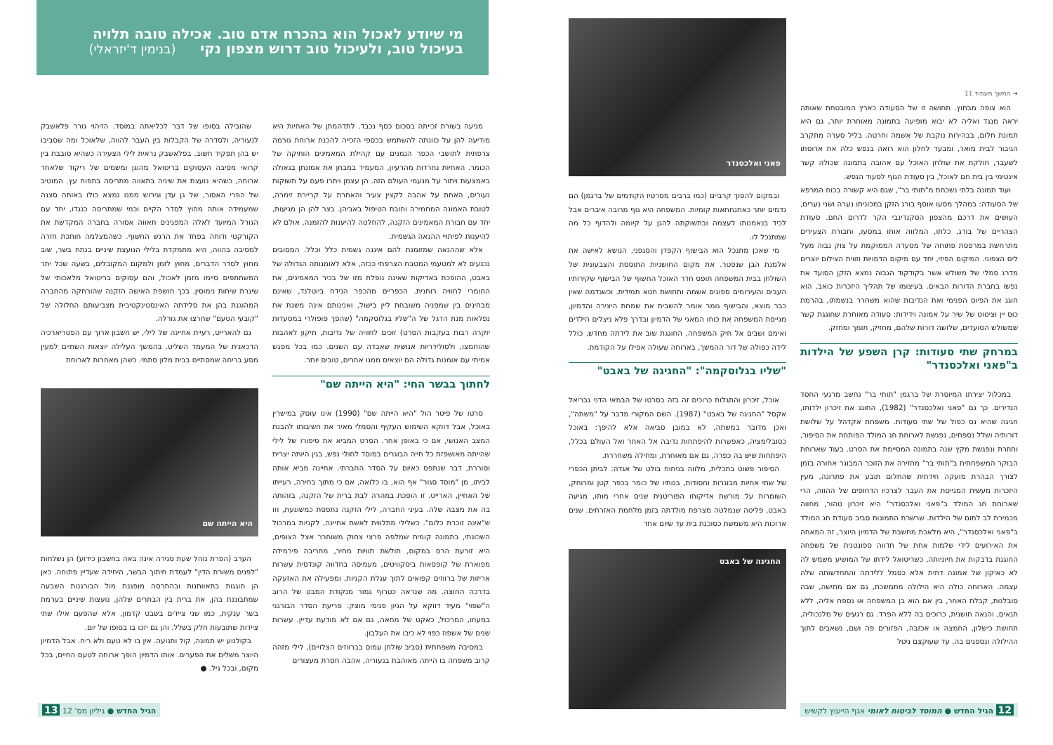➜ המשך מעמוד 11
הוא צופה מבחוץ. תחושה זו של הסעודה כארץ המובטחת שאותה יראה מנגד ואליה לא יבוא מופיעה בתמונה מאוחרת יותר, גם היא תמונת חלום, בבהירות נוקבת של אשמה וחרטה. בליל סערה מתקרב הגיבור לבית מואר, ומבעד לחלון הוא רואה בנפש כלה את ארוסתו לשעבר, חולקת את שולחן האוכל עם אהובה בתמונה שכולה קשר אינטימי בין בית חם לאוכל, בין סעודת הגוף לסעוד הנפש.
ועוד תמונה בלתי נשכחת מ"תותי בר", שגם היא קשורה בכוח המרפא של הסעודה: במהלך מסעו אוסף בורג הזקן במכוניתו נערה ושני נערים, העושים את דרכם מהצפון הסקנדינבי הקר לדרום החם. סעודת הצהריים של בורג, כלתו, המלווה אותו במסעו, וחבורת הצעירים מתרחשת במרפסת פתוחה של מסעדה הממוקמת על צוק גבוה מעל לים הצפוני. המיקום הפיזי, יחד עם מיקום הדמויות וזווית הצילום יוצרים מדרג סמלי של משולש אשר בקודקוד הגבוה נמצא הזקן הסועד את נפשו בחברת הדורות הבאים. בעיצומו של תהליך היזכרות כואב, הוא חוגג את הפיוס הפנימי ואת הנדיבות שהוא משחרר בנשמתו, בהרמת כוס יין וציטוט של שיר על אמונה וידידות: סעודה מאוחרת שחוגגת קשר שמשולש הסועדים, שלושה דורות שלהם, מחזיק, תומך ומחזק.
במרחק שתי סעודות: קרן השפע של הילדות ב"פאני ואלכסנדר"
במכלול יצירתו המיוסרת של ברגמן "תותי בר" נחשב מרגעי החסד הנדירים. כך גם "פאני ואלכסנדר" (1982), החוגג את זיכרון ילדותו, חגיגה שהיא נס כפול של שתי סעודות. משפחת אקדהל על שלושת דורותיה ושלל נספחים, נפגשת לארוחת חג המולד הפותחת את הסיפור, וחוזרת ונפגשת מקץ שנה בתמונה המסיימת את הסרט. בעוד שארוחת הבוקר המשפחתית ב"תותי בר" מחזירה את הזוכר המבוגר אחורה בזמן לצורך הבהרת מועקה חידתית שהחלום תובע את פתרונה, מעין היזכרות מעשית המגייסת את העבר לצרכיו הדחופים של ההווה, הרי שארוחת חג המולד ב"פאני ואלכסנדר" היא זיכרון טהור, מחווה מכמירת לב לתום של הילדות. שרשרת התמונות סביב סעודת חג המולד ב"פאני ואלכסנדר", היא מלאכת מחשבת של הדמיון היוצר, זה המאחה את האירועים לידי שלמות אחת של חדווה ספונטנית של משפחה החוגגת בדבקות את חיוניותה, כשריטואל לידתו של המושיע משמש לה לא כאיקון של אמונה דתית אלא כסמל ללידתה והתחדשותה שלה עצמה. הארוחה כולה היא הילולה מתמשכת, גם אם מתישה, שבה סובלנות, קבלת האחר, בין אם הוא בן המשפחה או נספח אליה, ללא תנאים, והנאה חושנית, כרוכים בה ללא הפרד. גם רגעים של מלנכוליה, תחושת כישלון, החמצה או אכזבה, הפזורים פה ושם, נשאבים לתוך ההילולה ונספגים בה, עד שעוקצם ניטל
פאני ואלכסנדר
ובמקום להפוך קרביים (כמו ברבים מסרטיו הקודמים של ברגמן) הם נדמים יותר כאתנחתאות קומיות. המשפחה היא גוף מרובה איברים אבל לכיד בנאמנותו לעצמה ובתשוקתה להגן על קיומה ולהדוף כל מה שמתנכל לו.
מי שאכן מתנכל הוא הבישוף הקפדן והסגפני, הנושא לאישה את אלמנת הבן שנפטר. את מקום החושניות התוססת והצבעונית של השולחן בבית המשפחה תופס חדר האוכל החשוף של הבישוף שקירותיו העבים והעירומים ספוגים אשמה ותחושת חטא תמידית. וכשנדמה שאין כבר מוצא, והבישוף גומר אומר להשבית את שמחת היצירה והדמיון, מגייסת המשפחה את כוחו המאגי של הדמיון ובדרך פלא ניצלים הילדים ואימם ושבים אל חיק המשפחה, החוגגת שוב את לידתה מחדש, כולל לידה כפולה של דור ההמשך, בארוחה שעולה אפילו על הקודמת.
"שליו בגלוסקמה": "החגיגה של באבט"
אוכל, זיכרון והתגלות כרוכים זה בזה בסרטו של הבמאי הדני גבריאל אקסל "החגיגה של באבט" (1987). השם המקורי מדבר על "משתה", ואכן מדובר במשתה, לא במובן סביאה אלא להיפך: באוכל כסובלימציה, כאפשרות להיפתחות נדיבה אל האחר ואל העולם בכלל, היפתחות שיש בה כפרה, גם אם מאוחרת, ומחילה משחררת.
הסיפור פשוט בתכלית, מלווה בניחוח בולט של אגדה: לביתן הכפרי של שתי אחיות מבוגרות וחסודות, בנותיו של כומר בכפר קטן ומרוחק, השומרות על מורשת אדיקותו הפוריטנית שנים אחרי מותו, מגיעה באבט, פליטה שנמלטה מצרפת מולדתה בזמן מלחמת האזרחים. שנים ארוכות היא משמשת כסוכנת בית עד שיום אחד
החגיגה של באבט
12 הגיל החדש ● המוסד לביטוח לאומי אגף הייעוץ לקשיש
מי שיודע לאכול הוא בהכרח אדם טוב. אכילה טובה תלויה
בעיכול טוב, ולעיכול טוב דרוש מצפון נקי (בנימין ד'יזראלי)
מגיעה בשורת זכייתה בסכום כסף נכבד. לתדהמתן של האחיות היא מודיעה להן על כוונתה להשתמש בכספי הזכייה להכנת ארוחת גורמה צרפתית לתושבי הכפר הנמנים עם קהילת המאמינים הותיקה של הכומר. האחיות נחרדות מהרעיון, המעמיד במבחן את אמונתן בגאולה באמצעות ויתור על מנעמי העולם הזה. הן עצמן ויתרו פעם על תשוקות נעורים, האחת על אהבה לקצין צעיר והאחרת על קריירת זימרה, לטובת האמונה המחמירה וחובת הטיפול באביהן. בצר להן הן מגיעות, יחד עם חבורת המאמינים הזקנה, להחלטה להיענות להזמנה, אולם לא להיענות לפיתויי ההנאה הגשמית.
אלא שההנאה שמזומנת להם איננה גשמית כלל וכלל. המסובים נכנעים לא למטעמי המטבח הצרפתי ככזה, אלא לאומנותה הגדולה של באבט, ההופכת באדיקות שאינה נופלת מזו של בכיר המאמינים, את החומרי לחוויה רוחנית. הכפריים מהכפר הנידח ביוטלנד, שאינם מבחינים בין שמפניה משובחת ליין בישול, ואנינותם אינה משגת את נפלאות מנת הדגל של ה"שליו בגלוסקמה" (שהפך פופולרי במסעדות יוקרה רבות בעקבות הסרט) זוכים לחוויה של נדיבות, תיקון לאהבות שהוחמצו, ולסולידריות אנושית שאבדה עם השנים. כמו בכל מפגש אמיתי עם אומנות גדולה הם יוצאים ממנו אחרים, טובים יותר.
לחתוך בבשר החי: "היא הייתה שם"
סרטו של פיטר הול "היא הייתה שם" (1990) אינו עוסק במישרין באוכל, אבל דווקא השימוש העקיף והסמלי מאיר את חשיבותו להבנת המצב האנושי, אם כי באופן אחר. הסרט המביא את סיפורו של לילי שהייתה מאושפזת כל חייה הבוגרים במוסד לחולי נפש, בגין היותה יצרית וסוררת, דבר שנתפס כאיום על הסדר החברתי. אחיינה מביא אותה לביתו, מן "מוסד סגור" אף הוא, בו כלואה, אם כי מתוך בחירה, רעייתו של האחיין, הארייט. זו הופכת במהרה לבת ברית של הזקנה, בזהותה בה את מצבה שלה. בעיני החברה, לילי הזקנה נתפסת כמשוגעת, וזו ש"אינה זוכרת כלום". כשלילי מתלווית לאשת אחיינה, לקניות במרכול השכונתי, בתמונה קומית שמלפה פרצי צחוק משוחרר אצל הצופים, היא זורעת הרס במקום, תולשת תוויות מחיר, מחריבה פירמידה מפוארת של קופסאות ביסקוויטים, מעמיסה בחדווה קונדסית עשרות אריזות של ברווזים קפואים לתוך עגלת הקניות, ומפעילה את האזעקה בדרכה החוצה. מה שנראה כטרוף גמור מנקודת המבט של הרוב ה"שפוי" מעיד דווקא על הגיון פנימי מוצק: פריעת הסדר הבורגני במעוזו, המרכול, כאקט של מחאה, גם אם לא מודעת עדיין. עשרות שנים של אשפוז כפוי לא כיבו את העלבון.
במסיבה משפחתית (סביב שולחן עמוס בברווזים הצלויים), לילי מזהה קרוב משפחה בו הייתה מאוהבת בנעוריה, אהבה חסרת מעצורים
שהובילה בסופו של דבר לכליאתה במוסד. הזיהוי גורר פלאשבק לנעוריה, ולסדרה של הקבלות בין העבר להווה, שלאוכל ומה שסביבו יש בהן תפקיד חשוב. בפלאשבק נראית לילי הצעירה כשהיא סובבת בין קרואי מסיבה העסוקים בריטואל מהוגן ומשמים של ריקוד שלאחר ארוחה, כשהיא נועצת את שיניה בתאווה מתריסה בתפוח עץ. המוטיב של הפרי האסור, של גן עדן וגירוש ממנו נמצא כולו באותה סצנה שמעמידה אותה מחוץ לסדר הקיים וכמי שמתריסה כנגדו, יחד עם הגורל המיועד לאלה המפגינים תאווה אסורה בחברה המקדשת את הקורקטי ודוחה בפחד את הרגש החשוף. כשהמצלמה חותכת חזרה למסיבה בהווה, היא מתמקדת בלילי הנועצת שיניים בנתח בשר, שוב מחוץ לסדר הדברים, מחוץ לזמן ולמקום המקובלים, בשעה שכל יתר המשתתפים סיימו מזמן לאכול, והם עסוקים בריטואל מלאכותי של שיגרת שיחות נימוסין. בכך חושפת האישה הזקנה שהורחקה מהחברה המהוגנת בהן את סלידתה האינסטינקטיבית מצביעותם החלולה של "קובעי הטעם" שחרצו את גורלה.
גם להארייט, רעיית אחיינה של לילי, יש חשבון ארוך עם הפטריארכיה הדכאנית של המעמד השליט. בהמשך העלילה יוצאות השתיים למעין מסע בריחה שמסתיים בבית מלון סתמי. כשהן מאחרות לארוחת
היא הייתה שם
הערב (הפרת נוהל שעת סגירה אינה באה בחשבון כידוע) הן נשלחות "לפנים משורת הדין" לעמדת חיתוך הבשר, היחידה שעדיין פתוחה. כאן הן חוגגות בתאוותנות ובהתרסה מופגנת מול הבורגנות השבעה שמתבוננת בהן, את ברית בין הבתרים שלהן, נועצות שיניים בערמת בשר ענקית, כמו שני ציידים בשבט קדמון, אלא שהפעם אילו שתי ציידות שתובעות חלק בשלל. והן גם יזכו בו בסופו של יום.
בקולנוע יש תמונה, קול ותנועה. אין בו לא טעם ולא ריח. אבל הדמיון היוצר משלים את הפערים. אותו הדמיון הופך ארוחה לטעם החיים, בכל מקום, ובכל גיל. ●
הגיל החדש ● גיליון מס' 12 13